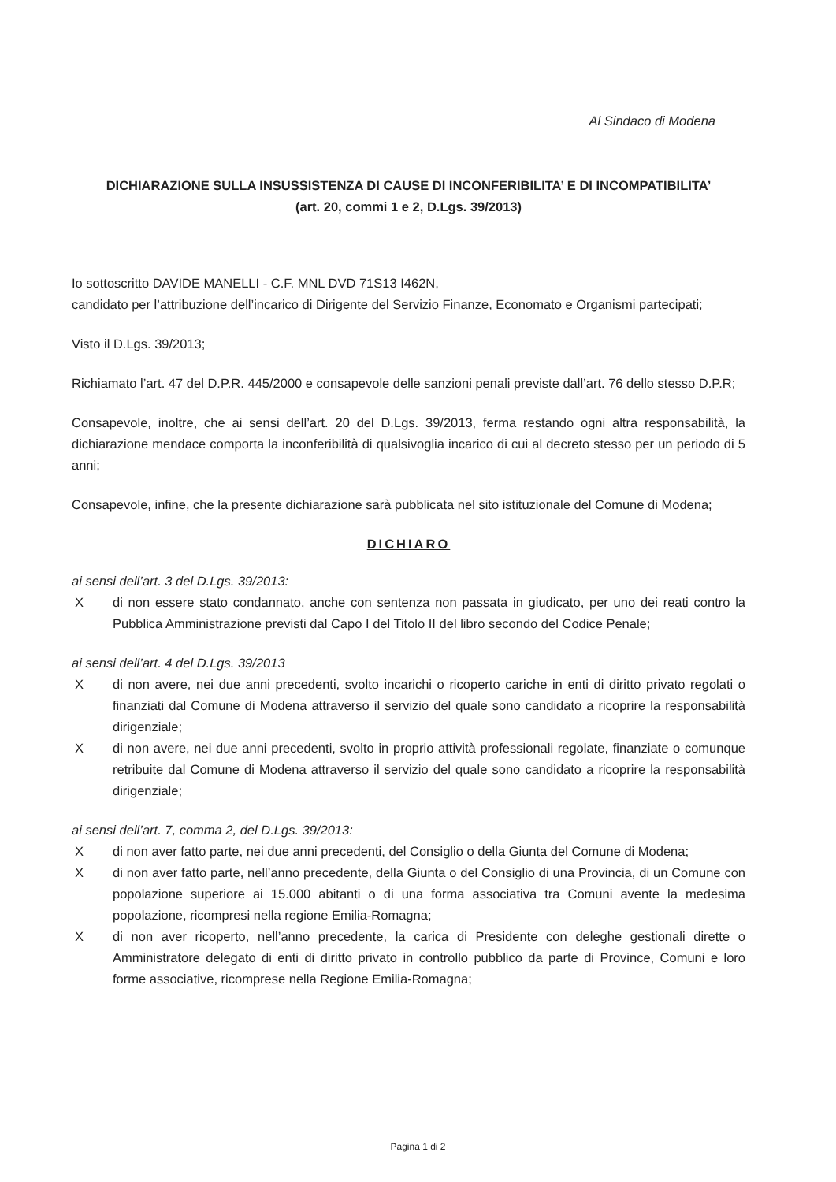Al Sindaco di Modena
DICHIARAZIONE SULLA INSUSSISTENZA DI CAUSE DI INCONFERIBILITA’ E DI INCOMPATIBILITA’
(art. 20, commi 1 e 2, D.Lgs. 39/2013)
Io sottoscritto DAVIDE MANELLI - C.F. MNL DVD 71S13 I462N,
candidato per l’attribuzione dell’incarico di Dirigente del Servizio Finanze, Economato e Organismi partecipati;
Visto il D.Lgs. 39/2013;
Richiamato l’art. 47 del D.P.R. 445/2000 e consapevole delle sanzioni penali previste dall’art. 76 dello stesso D.P.R;
Consapevole, inoltre, che ai sensi dell’art. 20 del D.Lgs. 39/2013, ferma restando ogni altra responsabilità, la dichiarazione mendace comporta la inconferibilità di qualsivoglia incarico di cui al decreto stesso per un periodo di 5 anni;
Consapevole, infine, che la presente dichiarazione sarà pubblicata nel sito istituzionale del Comune di Modena;
DICHIARO
ai sensi dell’art. 3 del D.Lgs. 39/2013:
X di non essere stato condannato, anche con sentenza non passata in giudicato, per uno dei reati contro la Pubblica Amministrazione previsti dal Capo I del Titolo II del libro secondo del Codice Penale;
ai sensi dell’art. 4 del D.Lgs. 39/2013
X di non avere, nei due anni precedenti, svolto incarichi o ricoperto cariche in enti di diritto privato regolati o finanziati dal Comune di Modena attraverso il servizio del quale sono candidato a ricoprire la responsabilità dirigenziale;
X di non avere, nei due anni precedenti, svolto in proprio attività professionali regolate, finanziate o comunque retribuite dal Comune di Modena attraverso il servizio del quale sono candidato a ricoprire la responsabilità dirigenziale;
ai sensi dell’art. 7, comma 2, del D.Lgs. 39/2013:
X di non aver fatto parte, nei due anni precedenti, del Consiglio o della Giunta del Comune di Modena;
X di non aver fatto parte, nell’anno precedente, della Giunta o del Consiglio di una Provincia, di un Comune con popolazione superiore ai 15.000 abitanti o di una forma associativa tra Comuni avente la medesima popolazione, ricompresi nella regione Emilia-Romagna;
X di non aver ricoperto, nell’anno precedente, la carica di Presidente con deleghe gestionali dirette o Amministratore delegato di enti di diritto privato in controllo pubblico da parte di Province, Comuni e loro forme associative, ricomprese nella Regione Emilia-Romagna;
Pagina 1 di 2